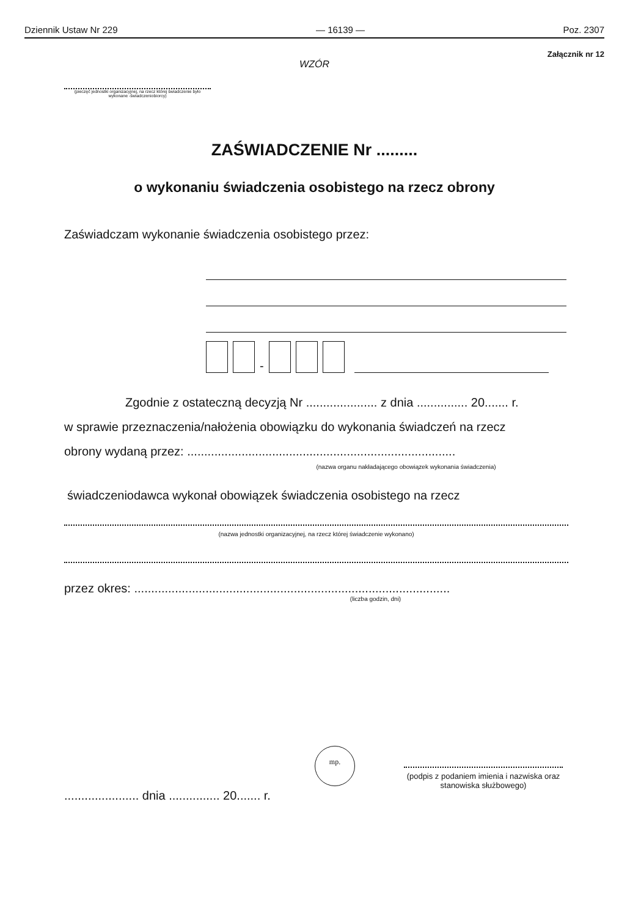Dziennik Ustaw Nr 229 — 16139 — Poz. 2307
Załącznik nr 12
WZÓR
(pieczęć jednostki organizacyjnej, na rzecz której świadczenie było wykonane -świadczeniobiorcy)
ZAŚWIADCZENIE Nr .........
o wykonaniu świadczenia osobistego na rzecz obrony
Zaświadczam wykonanie świadczenia osobistego przez:
-
Zgodnie z ostateczną decyzją Nr ..................... z dnia ............... 20....... r.
w sprawie przeznaczenia/nałożenia obowiązku do wykonania świadczeń na rzecz
obrony wydaną przez: ...............................................................................
(nazwa organu nakładającego obowiązek wykonania świadczenia)
świadczeniodawca wykonał obowiązek świadczenia osobistego na rzecz
(nazwa jednostki organizacyjnej, na rzecz której świadczenie wykonano)
przez okres: .............................................................................................
(liczba godzin, dni)
...................... dnia ............... 20....... r.
mp.
(podpis z podaniem imienia i nazwiska oraz stanowiska służbowego)